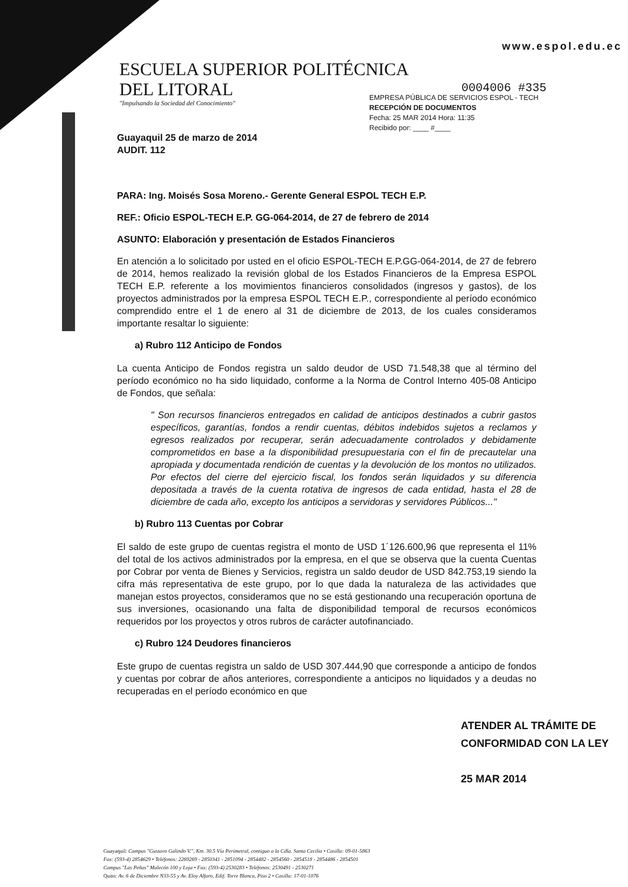www.espol.edu.ec
ESCUELA SUPERIOR POLITÉCNICA
DEL LITORAL
"Impulsando la Sociedad del Conocimiento"
0004006 #335
EMPRESA PÚBLICA DE SERVICIOS ESPOL - TECH
RECEPCIÓN DE DOCUMENTOS
Fecha: 25 MAR 2014 Hora: 11:35
Recibido por: ____ #____
Guayaquil 25 de marzo de 2014
AUDIT. 112
PARA: Ing. Moisés Sosa Moreno.- Gerente General ESPOL TECH E.P.
REF.: Oficio ESPOL-TECH E.P. GG-064-2014, de 27 de febrero de 2014
ASUNTO: Elaboración y presentación de Estados Financieros
En atención a lo solicitado por usted en el oficio ESPOL-TECH E.P.GG-064-2014, de 27 de febrero de 2014, hemos realizado la revisión global de los Estados Financieros de la Empresa ESPOL TECH E.P. referente a los movimientos financieros consolidados (ingresos y gastos), de los proyectos administrados por la empresa ESPOL TECH E.P., correspondiente al período económico comprendido entre el 1 de enero al 31 de diciembre de 2013, de los cuales consideramos importante resaltar lo siguiente:
a) Rubro 112 Anticipo de Fondos
La cuenta Anticipo de Fondos registra un saldo deudor de USD 71.548,38 que al término del período económico no ha sido liquidado, conforme a la Norma de Control Interno 405-08 Anticipo de Fondos, que señala:
" Son recursos financieros entregados en calidad de anticipos destinados a cubrir gastos específicos, garantías, fondos a rendir cuentas, débitos indebidos sujetos a reclamos y egresos realizados por recuperar, serán adecuadamente controlados y debidamente comprometidos en base a la disponibilidad presupuestaria con el fin de precautelar una apropiada y documentada rendición de cuentas y la devolución de los montos no utilizados. Por efectos del cierre del ejercicio fiscal, los fondos serán liquidados y su diferencia depositada a través de la cuenta rotativa de ingresos de cada entidad, hasta el 28 de diciembre de cada año, excepto los anticipos a servidoras y servidores Públicos..."
b) Rubro 113 Cuentas por Cobrar
El saldo de este grupo de cuentas registra el monto de USD 1´126.600,96 que representa el 11% del total de los activos administrados por la empresa, en el que se observa que la cuenta Cuentas por Cobrar por venta de Bienes y Servicios, registra un saldo deudor de USD 842.753,19 siendo la cifra más representativa de este grupo, por lo que dada la naturaleza de las actividades que manejan estos proyectos, consideramos que no se está gestionando una recuperación oportuna de sus inversiones, ocasionando una falta de disponibilidad temporal de recursos económicos requeridos por los proyectos y otros rubros de carácter autofinanciado.
c) Rubro 124 Deudores financieros
Este grupo de cuentas registra un saldo de USD 307.444,90 que corresponde a anticipo de fondos y cuentas por cobrar de años anteriores, correspondiente a anticipos no liquidados y a deudas no recuperadas en el período económico en que
ATENDER AL TRÁMITE DE
CONFORMIDAD CON LA LEY
25 MAR 2014
Guayaquil: Campus "Gustavo Galindo V.", Km. 30.5 Vía Perimetral, contiguo a la Cdla. Santa Cecilia • Casilla: 09-01-5863
Fax: (593-4) 2854629 • Teléfonos: 2269269 - 2850341 - 2851094 - 2854482 - 2854560 - 2854518 - 2854486 - 2854501
Campus "Las Peñas" Malecón 100 y Loja • Fax: (593-4) 2530283 • Teléfonos: 2530491 - 2530271
Quito: Av. 6 de Diciembre N33-55 y Av. Eloy Alfaro, Edif. Torre Blanca, Piso 2 • Casilla: 17-01-1076